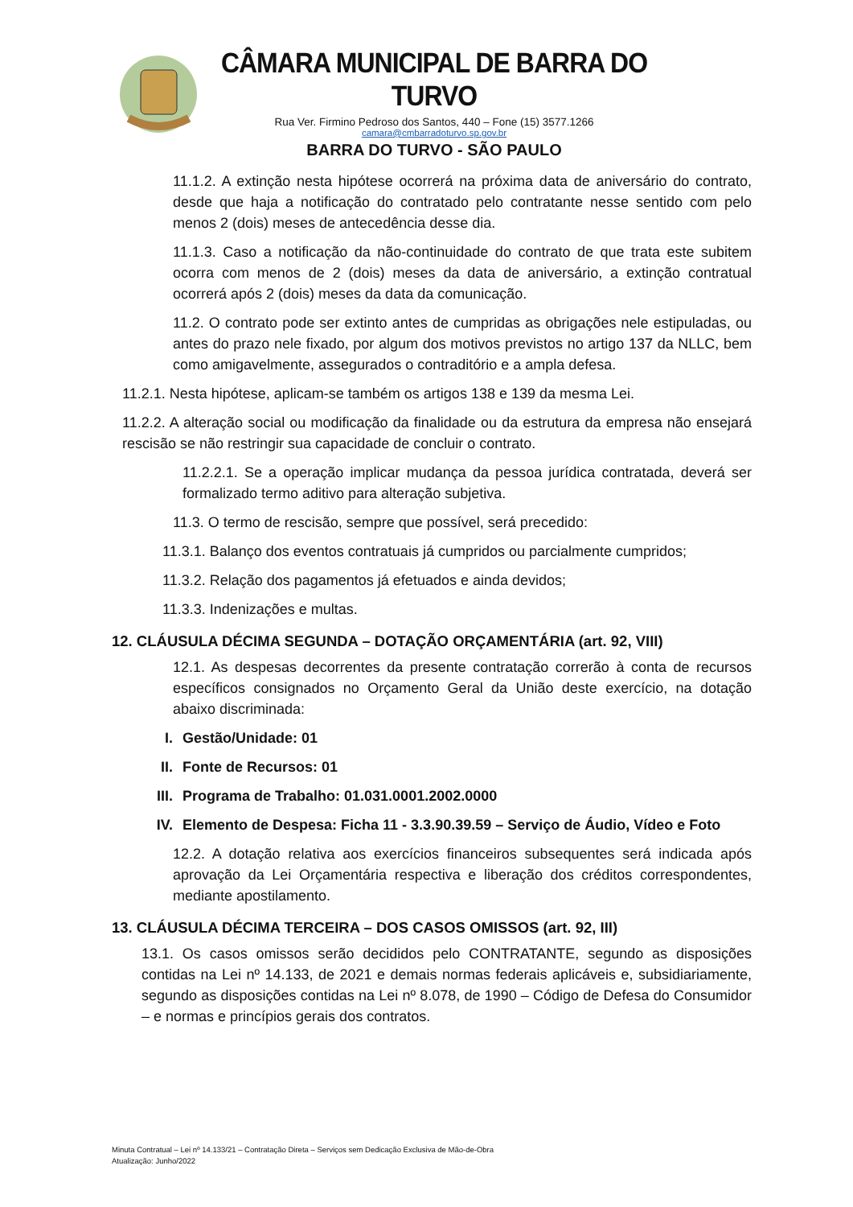CÂMARA MUNICIPAL DE BARRA DO TURVO
Rua Ver. Firmino Pedroso dos Santos, 440 – Fone (15) 3577.1266
camara@cmbarradoturvo.sp.gov.br
BARRA DO TURVO - SÃO PAULO
11.1.2. A extinção nesta hipótese ocorrerá na próxima data de aniversário do contrato, desde que haja a notificação do contratado pelo contratante nesse sentido com pelo menos 2 (dois) meses de antecedência desse dia.
11.1.3. Caso a notificação da não-continuidade do contrato de que trata este subitem ocorra com menos de 2 (dois) meses da data de aniversário, a extinção contratual ocorrerá após 2 (dois) meses da data da comunicação.
11.2. O contrato pode ser extinto antes de cumpridas as obrigações nele estipuladas, ou antes do prazo nele fixado, por algum dos motivos previstos no artigo 137 da NLLC, bem como amigavelmente, assegurados o contraditório e a ampla defesa.
11.2.1. Nesta hipótese, aplicam-se também os artigos 138 e 139 da mesma Lei.
11.2.2. A alteração social ou modificação da finalidade ou da estrutura da empresa não ensejará rescisão se não restringir sua capacidade de concluir o contrato.
11.2.2.1. Se a operação implicar mudança da pessoa jurídica contratada, deverá ser formalizado termo aditivo para alteração subjetiva.
11.3. O termo de rescisão, sempre que possível, será precedido:
11.3.1. Balanço dos eventos contratuais já cumpridos ou parcialmente cumpridos;
11.3.2. Relação dos pagamentos já efetuados e ainda devidos;
11.3.3. Indenizações e multas.
12. CLÁUSULA DÉCIMA SEGUNDA – DOTAÇÃO ORÇAMENTÁRIA (art. 92, VIII)
12.1. As despesas decorrentes da presente contratação correrão à conta de recursos específicos consignados no Orçamento Geral da União deste exercício, na dotação abaixo discriminada:
I. Gestão/Unidade: 01
II. Fonte de Recursos: 01
III. Programa de Trabalho: 01.031.0001.2002.0000
IV. Elemento de Despesa: Ficha 11 - 3.3.90.39.59 – Serviço de Áudio, Vídeo e Foto
12.2. A dotação relativa aos exercícios financeiros subsequentes será indicada após aprovação da Lei Orçamentária respectiva e liberação dos créditos correspondentes, mediante apostilamento.
13. CLÁUSULA DÉCIMA TERCEIRA – DOS CASOS OMISSOS (art. 92, III)
13.1. Os casos omissos serão decididos pelo CONTRATANTE, segundo as disposições contidas na Lei nº 14.133, de 2021 e demais normas federais aplicáveis e, subsidiariamente, segundo as disposições contidas na Lei nº 8.078, de 1990 – Código de Defesa do Consumidor – e normas e princípios gerais dos contratos.
Minuta Contratual – Lei nº 14.133/21 – Contratação Direta – Serviços sem Dedicação Exclusiva de Mão-de-Obra
Atualização: Junho/2022